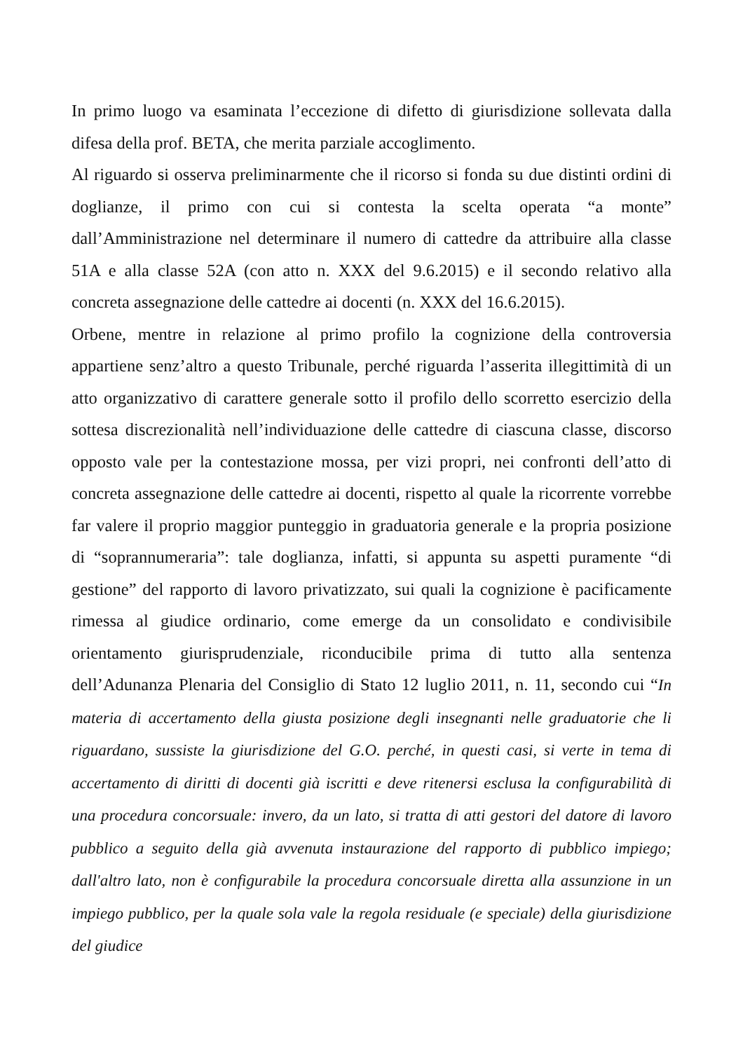In primo luogo va esaminata l’eccezione di difetto di giurisdizione sollevata dalla difesa della prof. BETA, che merita parziale accoglimento.
Al riguardo si osserva preliminarmente che il ricorso si fonda su due distinti ordini di doglianze, il primo con cui si contesta la scelta operata “a monte” dall’Amministrazione nel determinare il numero di cattedre da attribuire alla classe 51A e alla classe 52A (con atto n. XXX del 9.6.2015) e il secondo relativo alla concreta assegnazione delle cattedre ai docenti (n. XXX del 16.6.2015).
Orbene, mentre in relazione al primo profilo la cognizione della controversia appartiene senz’altro a questo Tribunale, perché riguarda l’asserita illegittimità di un atto organizzativo di carattere generale sotto il profilo dello scorretto esercizio della sottesa discrezionalità nell’individuazione delle cattedre di ciascuna classe, discorso opposto vale per la contestazione mossa, per vizi propri, nei confronti dell’atto di concreta assegnazione delle cattedre ai docenti, rispetto al quale la ricorrente vorrebbe far valere il proprio maggior punteggio in graduatoria generale e la propria posizione di “soprannumeraria”: tale doglianza, infatti, si appunta su aspetti puramente “di gestione” del rapporto di lavoro privatizzato, sui quali la cognizione è pacificamente rimessa al giudice ordinario, come emerge da un consolidato e condivisibile orientamento giurisprudenziale, riconducibile prima di tutto alla sentenza dell’Adunanza Plenaria del Consiglio di Stato 12 luglio 2011, n. 11, secondo cui “In materia di accertamento della giusta posizione degli insegnanti nelle graduatorie che li riguardano, sussiste la giurisdizione del G.O. perché, in questi casi, si verte in tema di accertamento di diritti di docenti già iscritti e deve ritenersi esclusa la configurabilità di una procedura concorsuale: invero, da un lato, si tratta di atti gestori del datore di lavoro pubblico a seguito della già avvenuta instaurazione del rapporto di pubblico impiego; dall'altro lato, non è configurabile la procedura concorsuale diretta alla assunzione in un impiego pubblico, per la quale sola vale la regola residuale (e speciale) della giurisdizione del giudice